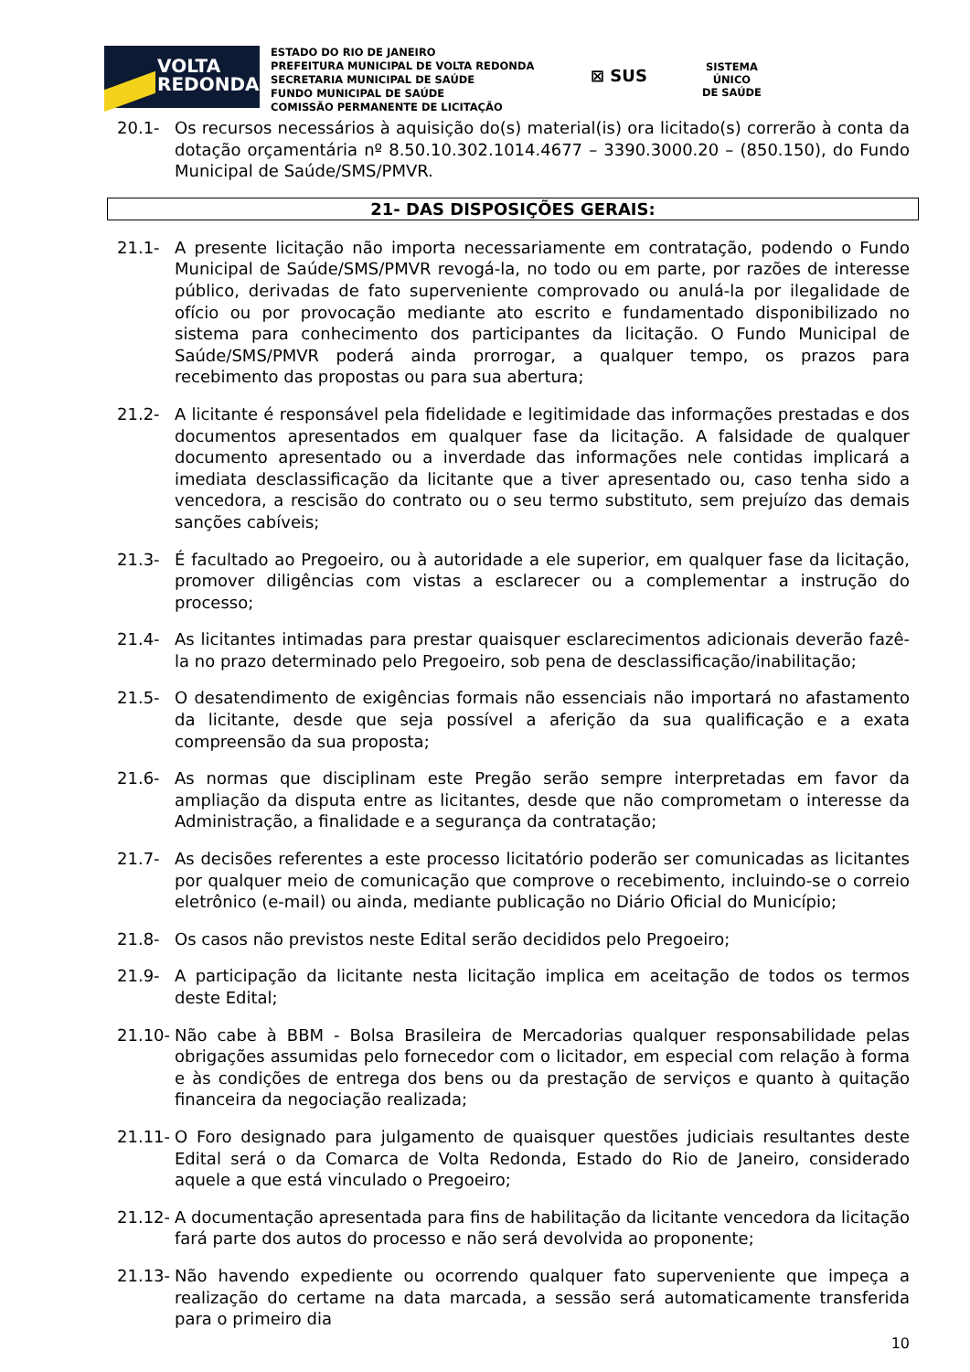VOLTA
REDONDA
ESTADO DO RIO DE JANEIRO
PREFEITURA MUNICIPAL DE VOLTA REDONDA
SECRETARIA MUNICIPAL DE SAÚDE
FUNDO MUNICIPAL DE SAÚDE
COMISSÃO PERMANENTE DE LICITAÇÃO
⊠ SUS
SISTEMA
ÚNICO
DE SAÚDE
20.1- Os recursos necessários à aquisição do(s) material(is) ora licitado(s) correrão à conta da dotação orçamentária nº 8.50.10.302.1014.4677 – 3390.3000.20 – (850.150), do Fundo Municipal de Saúde/SMS/PMVR.
21- DAS DISPOSIÇÕES GERAIS:
21.1- A presente licitação não importa necessariamente em contratação, podendo o Fundo Municipal de Saúde/SMS/PMVR revogá-la, no todo ou em parte, por razões de interesse público, derivadas de fato superveniente comprovado ou anulá-la por ilegalidade de ofício ou por provocação mediante ato escrito e fundamentado disponibilizado no sistema para conhecimento dos participantes da licitação. O Fundo Municipal de Saúde/SMS/PMVR poderá ainda prorrogar, a qualquer tempo, os prazos para recebimento das propostas ou para sua abertura;
21.2- A licitante é responsável pela fidelidade e legitimidade das informações prestadas e dos documentos apresentados em qualquer fase da licitação. A falsidade de qualquer documento apresentado ou a inverdade das informações nele contidas implicará a imediata desclassificação da licitante que a tiver apresentado ou, caso tenha sido a vencedora, a rescisão do contrato ou o seu termo substituto, sem prejuízo das demais sanções cabíveis;
21.3- É facultado ao Pregoeiro, ou à autoridade a ele superior, em qualquer fase da licitação, promover diligências com vistas a esclarecer ou a complementar a instrução do processo;
21.4- As licitantes intimadas para prestar quaisquer esclarecimentos adicionais deverão fazê-la no prazo determinado pelo Pregoeiro, sob pena de desclassificação/inabilitação;
21.5- O desatendimento de exigências formais não essenciais não importará no afastamento da licitante, desde que seja possível a aferição da sua qualificação e a exata compreensão da sua proposta;
21.6- As normas que disciplinam este Pregão serão sempre interpretadas em favor da ampliação da disputa entre as licitantes, desde que não comprometam o interesse da Administração, a finalidade e a segurança da contratação;
21.7- As decisões referentes a este processo licitatório poderão ser comunicadas as licitantes por qualquer meio de comunicação que comprove o recebimento, incluindo-se o correio eletrônico (e-mail) ou ainda, mediante publicação no Diário Oficial do Município;
21.8- Os casos não previstos neste Edital serão decididos pelo Pregoeiro;
21.9- A participação da licitante nesta licitação implica em aceitação de todos os termos deste Edital;
21.10-
Não cabe à BBM - Bolsa Brasileira de Mercadorias qualquer responsabilidade pelas obrigações assumidas pelo fornecedor com o licitador, em especial com relação à forma e às condições de entrega dos bens ou da prestação de serviços e quanto à quitação financeira da negociação realizada;
21.11-
O Foro designado para julgamento de quaisquer questões judiciais resultantes deste Edital será o da Comarca de Volta Redonda, Estado do Rio de Janeiro, considerado aquele a que está vinculado o Pregoeiro;
21.12-
A documentação apresentada para fins de habilitação da licitante vencedora da licitação fará parte dos autos do processo e não será devolvida ao proponente;
21.13-
Não havendo expediente ou ocorrendo qualquer fato superveniente que impeça a realização do certame na data marcada, a sessão será automaticamente transferida para o primeiro dia
10